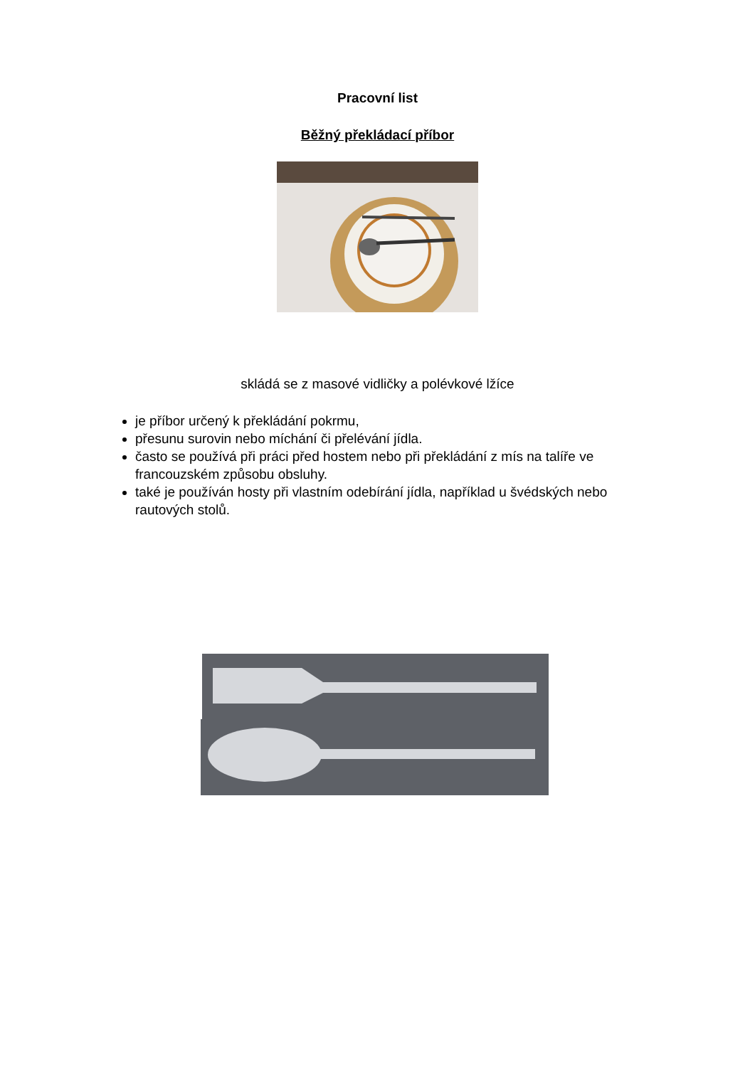Pracovní list
Běžný překládací příbor
skládá se z masové vidličky a polévkové lžíce
je příbor určený k překládání pokrmu,
přesunu surovin nebo míchání či přelévání jídla.
často se používá při práci před hostem nebo při překládání z mís na talíře ve francouzském způsobu obsluhy.
také je používán hosty při vlastním odebírání jídla, například u švédských nebo rautových stolů.